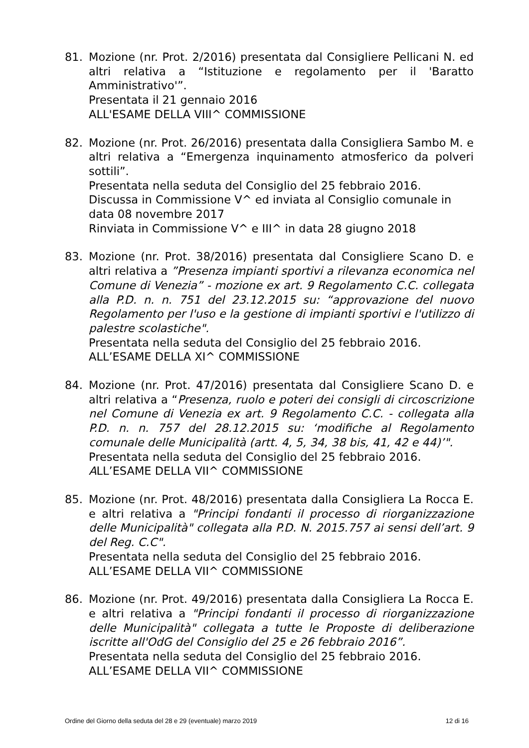81. Mozione (nr. Prot. 2/2016) presentata dal Consigliere Pellicani N. ed altri relativa a “Istituzione e regolamento per il 'Baratto Amministrativo'”.
Presentata il 21 gennaio 2016
ALL'ESAME DELLA VIII^ COMMISSIONE
82. Mozione (nr. Prot. 26/2016) presentata dalla Consigliera Sambo M. e altri relativa a “Emergenza inquinamento atmosferico da polveri sottili”.
Presentata nella seduta del Consiglio del 25 febbraio 2016.
Discussa in Commissione V^ ed inviata al Consiglio comunale in data 08 novembre 2017
Rinviata in Commissione V^ e III^ in data 28 giugno 2018
83. Mozione (nr. Prot. 38/2016) presentata dal Consigliere Scano D. e altri relativa a ”Presenza impianti sportivi a rilevanza economica nel Comune di Venezia” - mozione ex art. 9 Regolamento C.C. collegata alla P.D. n. n. 751 del 23.12.2015 su: “approvazione del nuovo Regolamento per l'uso e la gestione di impianti sportivi e l'utilizzo di palestre scolastiche".
Presentata nella seduta del Consiglio del 25 febbraio 2016.
ALL’ESAME DELLA XI^ COMMISSIONE
84. Mozione (nr. Prot. 47/2016) presentata dal Consigliere Scano D. e altri relativa a “Presenza, ruolo e poteri dei consigli di circoscrizione nel Comune di Venezia ex art. 9 Regolamento C.C. - collegata alla P.D. n. n. 757 del 28.12.2015 su: ‘modifiche al Regolamento comunale delle Municipalità (artt. 4, 5, 34, 38 bis, 41, 42 e 44)’".
Presentata nella seduta del Consiglio del 25 febbraio 2016.
ALL’ESAME DELLA VII^ COMMISSIONE
85. Mozione (nr. Prot. 48/2016) presentata dalla Consigliera La Rocca E. e altri relativa a "Principi fondanti il processo di riorganizzazione delle Municipalità" collegata alla P.D. N. 2015.757 ai sensi dell’art. 9 del Reg. C.C".
Presentata nella seduta del Consiglio del 25 febbraio 2016.
ALL’ESAME DELLA VII^ COMMISSIONE
86. Mozione (nr. Prot. 49/2016) presentata dalla Consigliera La Rocca E. e altri relativa a "Principi fondanti il processo di riorganizzazione delle Municipalità" collegata a tutte le Proposte di deliberazione iscritte all'OdG del Consiglio del 25 e 26 febbraio 2016”.
Presentata nella seduta del Consiglio del 25 febbraio 2016.
ALL’ESAME DELLA VII^ COMMISSIONE
Ordine del Giorno della seduta del 28 e 29 (eventuale) marzo 2019 12 di 16